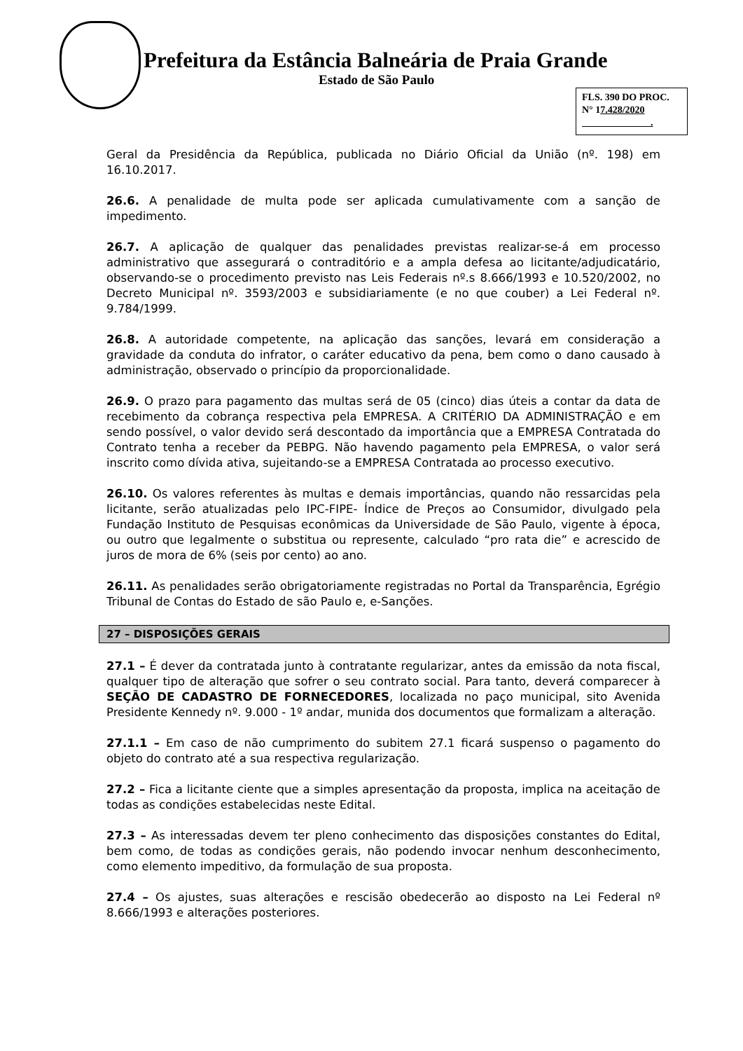Prefeitura da Estância Balneária de Praia Grande
Estado de São Paulo
FLS. 390 DO PROC.
N° 17.428/2020
.
Geral da Presidência da República, publicada no Diário Oficial da União (nº. 198) em 16.10.2017.
26.6. A penalidade de multa pode ser aplicada cumulativamente com a sanção de impedimento.
26.7. A aplicação de qualquer das penalidades previstas realizar-se-á em processo administrativo que assegurará o contraditório e a ampla defesa ao licitante/adjudicatário, observando-se o procedimento previsto nas Leis Federais nº.s 8.666/1993 e 10.520/2002, no Decreto Municipal nº. 3593/2003 e subsidiariamente (e no que couber) a Lei Federal nº. 9.784/1999.
26.8. A autoridade competente, na aplicação das sanções, levará em consideração a gravidade da conduta do infrator, o caráter educativo da pena, bem como o dano causado à administração, observado o princípio da proporcionalidade.
26.9. O prazo para pagamento das multas será de 05 (cinco) dias úteis a contar da data de recebimento da cobrança respectiva pela EMPRESA. A CRITÉRIO DA ADMINISTRAÇÃO e em sendo possível, o valor devido será descontado da importância que a EMPRESA Contratada do Contrato tenha a receber da PEBPG. Não havendo pagamento pela EMPRESA, o valor será inscrito como dívida ativa, sujeitando-se a EMPRESA Contratada ao processo executivo.
26.10. Os valores referentes às multas e demais importâncias, quando não ressarcidas pela licitante, serão atualizadas pelo IPC-FIPE- Índice de Preços ao Consumidor, divulgado pela Fundação Instituto de Pesquisas econômicas da Universidade de São Paulo, vigente à época, ou outro que legalmente o substitua ou represente, calculado “pro rata die” e acrescido de juros de mora de 6% (seis por cento) ao ano.
26.11. As penalidades serão obrigatoriamente registradas no Portal da Transparência, Egrégio Tribunal de Contas do Estado de são Paulo e, e-Sanções.
27 – DISPOSIÇÕES GERAIS
27.1 – É dever da contratada junto à contratante regularizar, antes da emissão da nota fiscal, qualquer tipo de alteração que sofrer o seu contrato social. Para tanto, deverá comparecer à SEÇÃO DE CADASTRO DE FORNECEDORES, localizada no paço municipal, sito Avenida Presidente Kennedy nº. 9.000 - 1º andar, munida dos documentos que formalizam a alteração.
27.1.1 – Em caso de não cumprimento do subitem 27.1 ficará suspenso o pagamento do objeto do contrato até a sua respectiva regularização.
27.2 – Fica a licitante ciente que a simples apresentação da proposta, implica na aceitação de todas as condições estabelecidas neste Edital.
27.3 – As interessadas devem ter pleno conhecimento das disposições constantes do Edital, bem como, de todas as condições gerais, não podendo invocar nenhum desconhecimento, como elemento impeditivo, da formulação de sua proposta.
27.4 – Os ajustes, suas alterações e rescisão obedecerão ao disposto na Lei Federal nº 8.666/1993 e alterações posteriores.